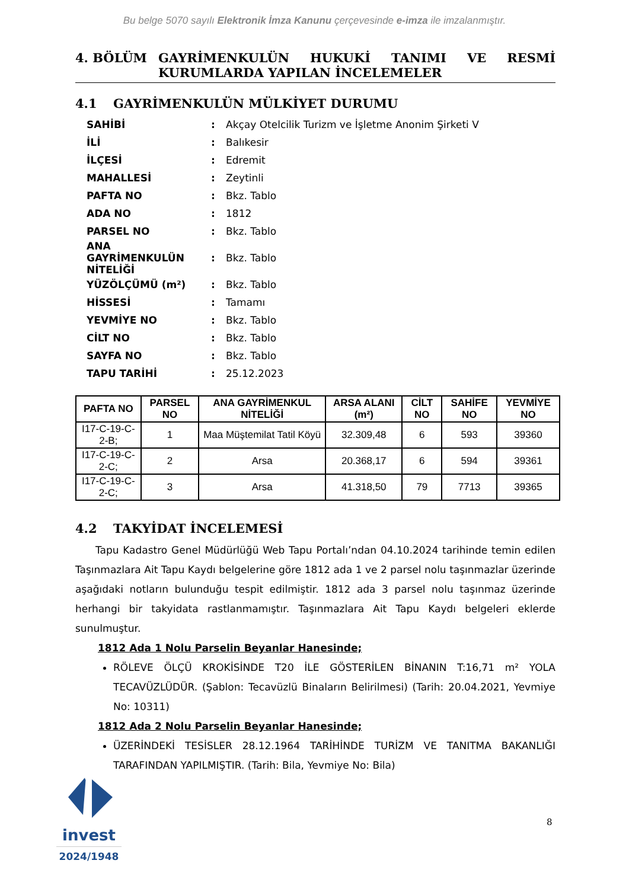Bu belge 5070 sayılı Elektronik İmza Kanunu çerçevesinde e-imza ile imzalanmıştır.
4. BÖLÜM GAYRİMENKULÜN HUKUKİ TANIMI VE RESMİ KURUMLARDA YAPILAN İNCELEMELER
4.1 GAYRİMENKULÜN MÜLKİYET DURUMU
SAHİBİ: Akçay Otelcilik Turizm ve İşletme Anonim Şirketi V
İLİ: Balıkesir
İLÇESİ: Edremit
MAHALLESİ: Zeytinli
PAFTA NO: Bkz. Tablo
ADA NO: 1812
PARSEL NO: Bkz. Tablo
ANA GAYRİMENKULÜN NİTELİĞİ: Bkz. Tablo
YÜZÖLÇÜMÜ (m²): Bkz. Tablo
HİSSESİ: Tamamı
YEVMİYE NO: Bkz. Tablo
CİLT NO: Bkz. Tablo
SAYFA NO: Bkz. Tablo
TAPU TARİHİ: 25.12.2023
| PAFTA NO | PARSEL NO | ANA GAYRİMENKUL NİTELİĞİ | ARSA ALANI (m²) | CİLT NO | SAHİFE NO | YEVMİYE NO |
| --- | --- | --- | --- | --- | --- | --- |
| I17-C-19-C-2-B; | 1 | Maa Müştemilat Tatil Köyü | 32.309,48 | 6 | 593 | 39360 |
| I17-C-19-C-2-C; | 2 | Arsa | 20.368,17 | 6 | 594 | 39361 |
| I17-C-19-C-2-C; | 3 | Arsa | 41.318,50 | 79 | 7713 | 39365 |
4.2 TAKYİDAT İNCELEMESİ
Tapu Kadastro Genel Müdürlüğü Web Tapu Portalı’ndan 04.10.2024 tarihinde temin edilen Taşınmazlara Ait Tapu Kaydı belgelerine göre 1812 ada 1 ve 2 parsel nolu taşınmazlar üzerinde aşağıdaki notların bulunduğu tespit edilmiştir. 1812 ada 3 parsel nolu taşınmaz üzerinde herhangi bir takyidata rastlanmamıştır. Taşınmazlara Ait Tapu Kaydı belgeleri eklerde sunulmuştur.
1812 Ada 1 Nolu Parselin Beyanlar Hanesinde;
RÖLEVE ÖLÇÜ KROKİSİNDE T20 İLE GÖSTERİLEN BİNANIN T:16,71 m² YOLA TECAVÜZLÜDÜR. (Şablon: Tecavüzlü Binaların Belirilmesi) (Tarih: 20.04.2021, Yevmiye No: 10311)
1812 Ada 2 Nolu Parselin Beyanlar Hanesinde;
ÜZERİNDEKİ TESİSLER 28.12.1964 TARİHİNDE TURİZM VE TANITMA BAKANLIĞI TARAFINDAN YAPILMIŞTIR. (Tarih: Bila, Yevmiye No: Bila)
invest
2024/1948
8